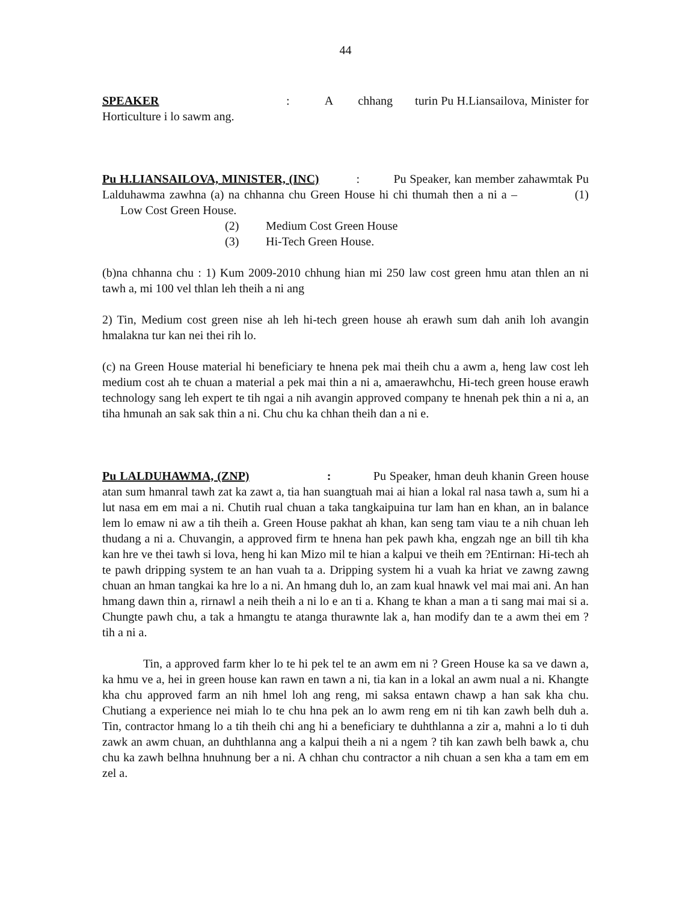44
SPEAKER : A chhang turin Pu H.Liansailova, Minister for Horticulture i lo sawm ang.
Pu H.LIANSAILOVA, MINISTER, (INC) : Pu Speaker, kan member zahawmtak Pu Lalduhawma zawhna (a) na chhanna chu Green House hi chi thumah then a ni a – (1) Low Cost Green House.
(2) Medium Cost Green House
(3) Hi-Tech Green House.
(b)na chhanna chu : 1) Kum 2009-2010 chhung hian mi 250 law cost green hmu atan thlen an ni tawh a, mi 100 vel thlan leh theih a ni ang
2) Tin, Medium cost green nise ah leh hi-tech green house ah erawh sum dah anih loh avangin hmalakna tur kan nei thei rih lo.
(c) na Green House material hi beneficiary te hnena pek mai theih chu a awm a, heng law cost leh medium cost ah te chuan a material a pek mai thin a ni a, amaerawhchu, Hi-tech green house erawh technology sang leh expert te tih ngai a nih avangin approved company te hnenah pek thin a ni a, an tiha hmunah an sak sak thin a ni. Chu chu ka chhan theih dan a ni e.
Pu LALDUHAWMA, (ZNP) : Pu Speaker, hman deuh khanin Green house atan sum hmanral tawh zat ka zawt a, tia han suangtuah mai ai hian a lokal ral nasa tawh a, sum hi a lut nasa em em mai a ni. Chutih rual chuan a taka tangkaipuina tur lam han en khan, an in balance lem lo emaw ni aw a tih theih a. Green House pakhat ah khan, kan seng tam viau te a nih chuan leh thudang a ni a. Chuvangin, a approved firm te hnena han pek pawh kha, engzah nge an bill tih kha kan hre ve thei tawh si lova, heng hi kan Mizo mil te hian a kalpui ve theih em ?Entirnan: Hi-tech ah te pawh dripping system te an han vuah ta a. Dripping system hi a vuah ka hriat ve zawng zawng chuan an hman tangkai ka hre lo a ni. An hmang duh lo, an zam kual hnawk vel mai mai ani. An han hmang dawn thin a, rirnawl a neih theih a ni lo e an ti a. Khang te khan a man a ti sang mai mai si a. Chungte pawh chu, a tak a hmangtu te atanga thurawnte lak a, han modify dan te a awm thei em ? tih a ni a.
Tin, a approved farm kher lo te hi pek tel te an awm em ni ? Green House ka sa ve dawn a, ka hmu ve a, hei in green house kan rawn en tawn a ni, tia kan in a lokal an awm nual a ni. Khangte kha chu approved farm an nih hmel loh ang reng, mi saksa entawn chawp a han sak kha chu. Chutiang a experience nei miah lo te chu hna pek an lo awm reng em ni tih kan zawh belh duh a. Tin, contractor hmang lo a tih theih chi ang hi a beneficiary te duhthlanna a zir a, mahni a lo ti duh zawk an awm chuan, an duhthlanna ang a kalpui theih a ni a ngem ? tih kan zawh belh bawk a, chu chu ka zawh belhna hnuhnung ber a ni. A chhan chu contractor a nih chuan a sen kha a tam em em zel a.